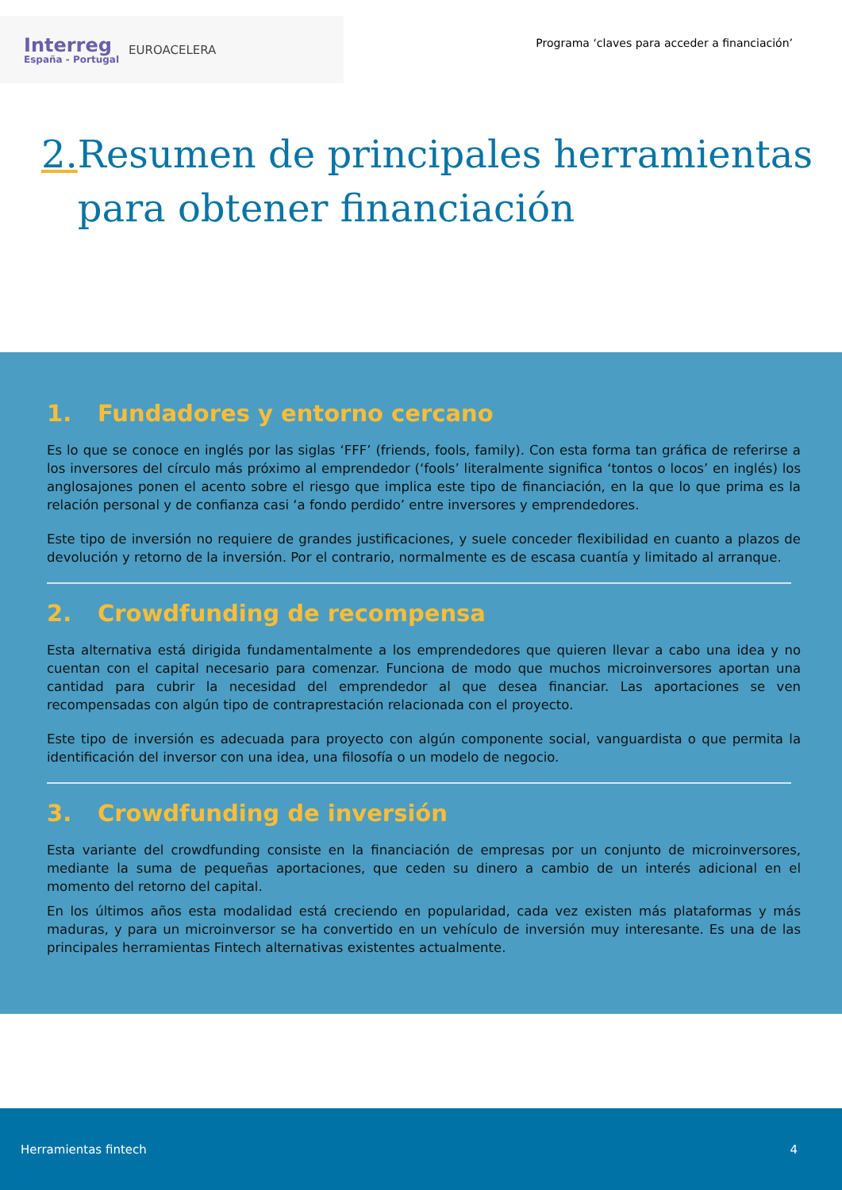Interreg
España - Portugal
EUROACELERA
Programa ‘claves para acceder a financiación’
2. Resumen de principales herramientas para obtener financiación
1. Fundadores y entorno cercano
Es lo que se conoce en inglés por las siglas ‘FFF’ (friends, fools, family). Con esta forma tan gráfica de referirse a los inversores del círculo más próximo al emprendedor (‘fools’ literalmente significa ‘tontos o locos’ en inglés) los anglosajones ponen el acento sobre el riesgo que implica este tipo de financiación, en la que lo que prima es la relación personal y de confianza casi ‘a fondo perdido’ entre inversores y emprendedores.
Este tipo de inversión no requiere de grandes justificaciones, y suele conceder flexibilidad en cuanto a plazos de devolución y retorno de la inversión. Por el contrario, normalmente es de escasa cuantía y limitado al arranque.
2. Crowdfunding de recompensa
Esta alternativa está dirigida fundamentalmente a los emprendedores que quieren llevar a cabo una idea y no cuentan con el capital necesario para comenzar. Funciona de modo que muchos microinversores aportan una cantidad para cubrir la necesidad del emprendedor al que desea financiar. Las aportaciones se ven recompensadas con algún tipo de contraprestación relacionada con el proyecto.
Este tipo de inversión es adecuada para proyecto con algún componente social, vanguardista o que permita la identificación del inversor con una idea, una filosofía o un modelo de negocio.
3. Crowdfunding de inversión
Esta variante del crowdfunding consiste en la financiación de empresas por un conjunto de microinversores, mediante la suma de pequeñas aportaciones, que ceden su dinero a cambio de un interés adicional en el momento del retorno del capital.
En los últimos años esta modalidad está creciendo en popularidad, cada vez existen más plataformas y más maduras, y para un microinversor se ha convertido en un vehículo de inversión muy interesante. Es una de las principales herramientas Fintech alternativas existentes actualmente.
Herramientas fintech 4